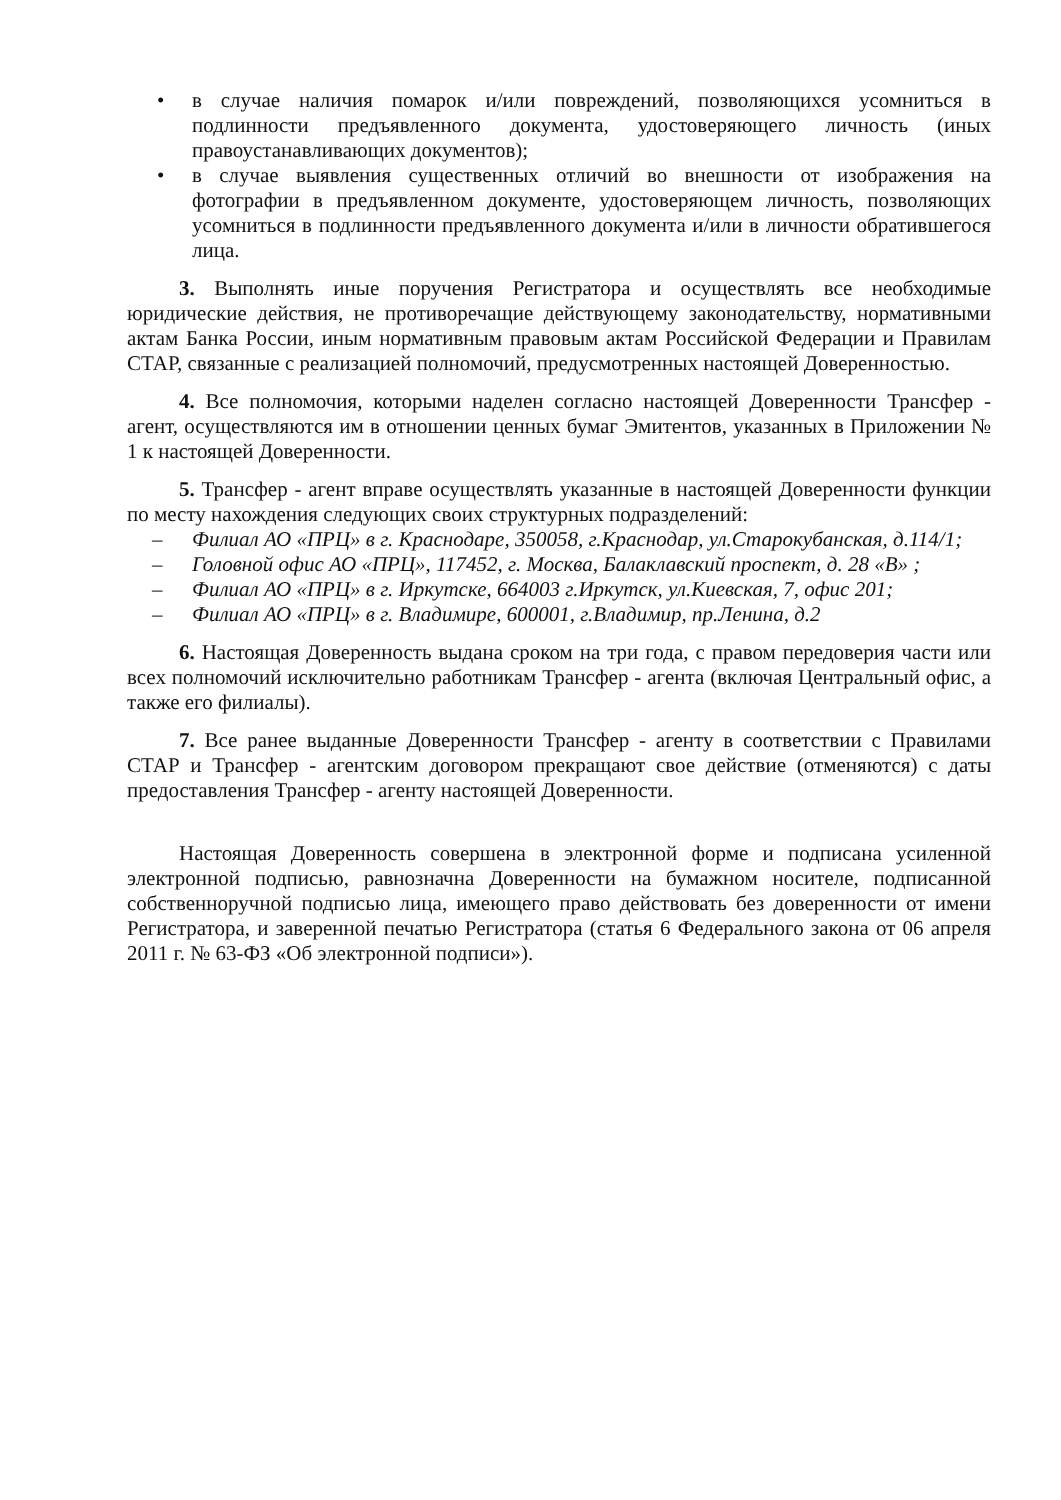• в случае наличия помарок и/или повреждений, позволяющихся усомниться в подлинности предъявленного документа, удостоверяющего личность (иных правоустанавливающих документов);
• в случае выявления существенных отличий во внешности от изображения на фотографии в предъявленном документе, удостоверяющем личность, позволяющих усомниться в подлинности предъявленного документа и/или в личности обратившегося лица.
3. Выполнять иные поручения Регистратора и осуществлять все необходимые юридические действия, не противоречащие действующему законодательству, нормативными актам Банка России, иным нормативным правовым актам Российской Федерации и Правилам СТАР, связанные с реализацией полномочий, предусмотренных настоящей Доверенностью.
4. Все полномочия, которыми наделен согласно настоящей Доверенности Трансфер - агент, осуществляются им в отношении ценных бумаг Эмитентов, указанных в Приложении № 1 к настоящей Доверенности.
5. Трансфер - агент вправе осуществлять указанные в настоящей Доверенности функции по месту нахождения следующих своих структурных подразделений:
– Филиал АО «ПРЦ» в г. Краснодаре, 350058, г.Краснодар, ул.Старокубанская, д.114/1;
– Головной офис АО «ПРЦ», 117452, г. Москва, Балаклавский проспект, д. 28 «В» ;
– Филиал АО «ПРЦ» в г. Иркутске, 664003 г.Иркутск, ул.Киевская, 7, офис 201;
– Филиал АО «ПРЦ» в г. Владимире, 600001, г.Владимир, пр.Ленина, д.2
6. Настоящая Доверенность выдана сроком на три года, с правом передоверия части или всех полномочий исключительно работникам Трансфер - агента (включая Центральный офис, а также его филиалы).
7. Все ранее выданные Доверенности Трансфер - агенту в соответствии с Правилами СТАР и Трансфер - агентским договором прекращают свое действие (отменяются) с даты предоставления Трансфер - агенту настоящей Доверенности.
Настоящая Доверенность совершена в электронной форме и подписана усиленной электронной подписью, равнозначна Доверенности на бумажном носителе, подписанной собственноручной подписью лица, имеющего право действовать без доверенности от имени Регистратора, и заверенной печатью Регистратора (статья 6 Федерального закона от 06 апреля 2011 г. № 63-ФЗ «Об электронной подписи»).